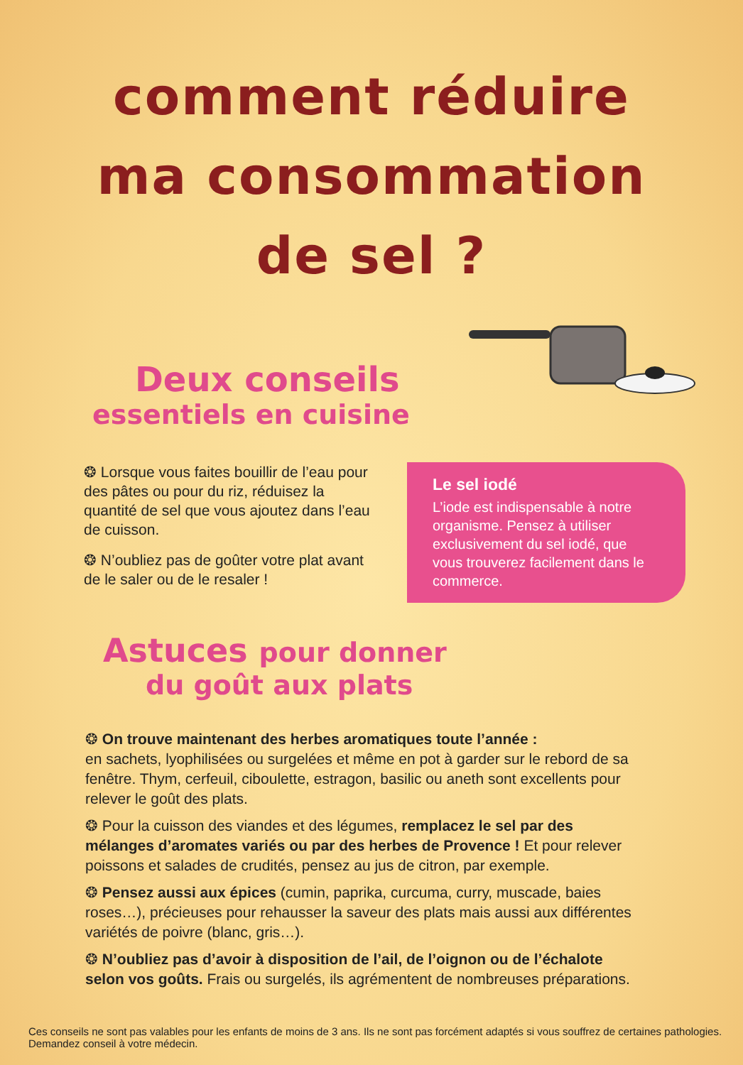comment réduire
ma consommation
de sel ?
Deux conseils
essentiels en cuisine
❂ Lorsque vous faites bouillir de l’eau pour des pâtes ou pour du riz, réduisez la quantité de sel que vous ajoutez dans l’eau de cuisson.
❂ N’oubliez pas de goûter votre plat avant de le saler ou de le resaler !
Le sel iodé
L’iode est indispensable à notre organisme. Pensez à utiliser exclusivement du sel iodé, que vous trouverez facilement dans le commerce.
Astuces pour donner
du goût aux plats
❂ On trouve maintenant des herbes aromatiques toute l’année :
en sachets, lyophilisées ou surgelées et même en pot à garder sur le rebord de sa fenêtre. Thym, cerfeuil, ciboulette, estragon, basilic ou aneth sont excellents pour relever le goût des plats.
❂ Pour la cuisson des viandes et des légumes, remplacez le sel par des mélanges d’aromates variés ou par des herbes de Provence ! Et pour relever poissons et salades de crudités, pensez au jus de citron, par exemple.
❂ Pensez aussi aux épices (cumin, paprika, curcuma, curry, muscade, baies roses…), précieuses pour rehausser la saveur des plats mais aussi aux différentes variétés de poivre (blanc, gris…).
❂ N’oubliez pas d’avoir à disposition de l’ail, de l’oignon ou de l’échalote selon vos goûts. Frais ou surgelés, ils agrémentent de nombreuses préparations.
Ces conseils ne sont pas valables pour les enfants de moins de 3 ans. Ils ne sont pas forcément adaptés si vous souffrez de certaines pathologies. Demandez conseil à votre médecin.